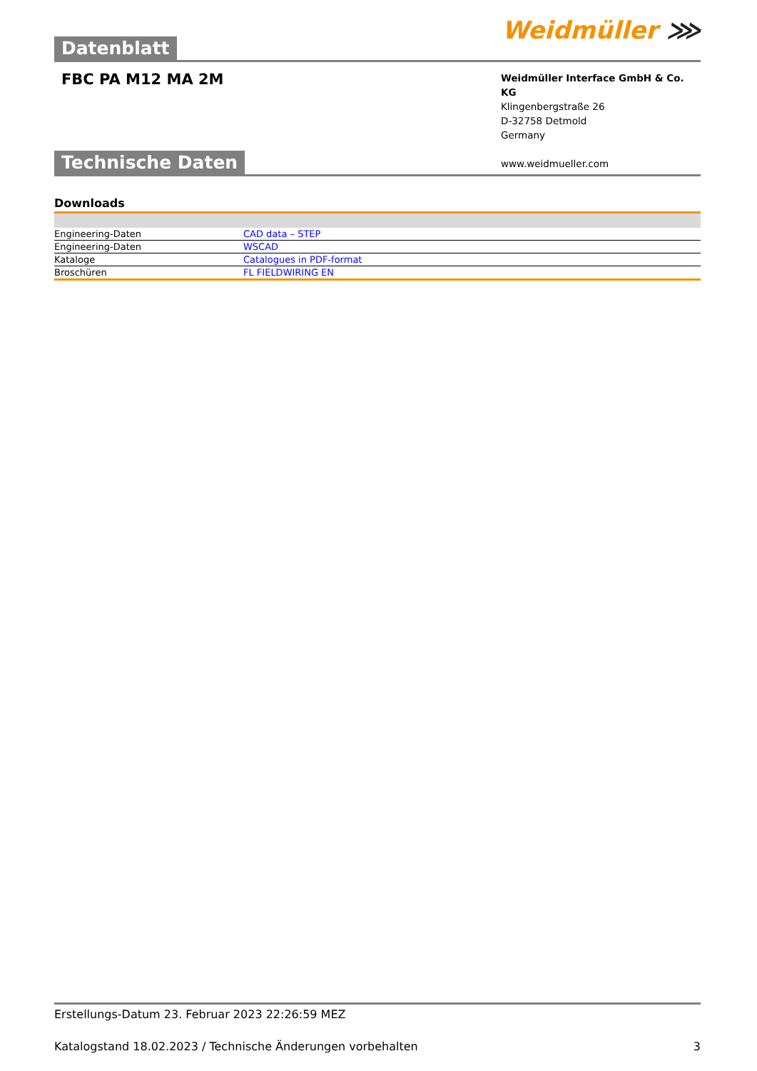Datenblatt
Weidmüller ⋙
FBC PA M12 MA 2M
Weidmüller Interface GmbH & Co. KG
Klingenbergstraße 26
D-32758 Detmold
Germany
www.weidmueller.com
Technische Daten
Downloads
| Engineering-Daten | CAD data – STEP |
| Engineering-Daten | WSCAD |
| Kataloge | Catalogues in PDF-format |
| Broschüren | FL FIELDWIRING EN |
Erstellungs-Datum 23. Februar 2023 22:26:59 MEZ
Katalogstand 18.02.2023 / Technische Änderungen vorbehalten 3